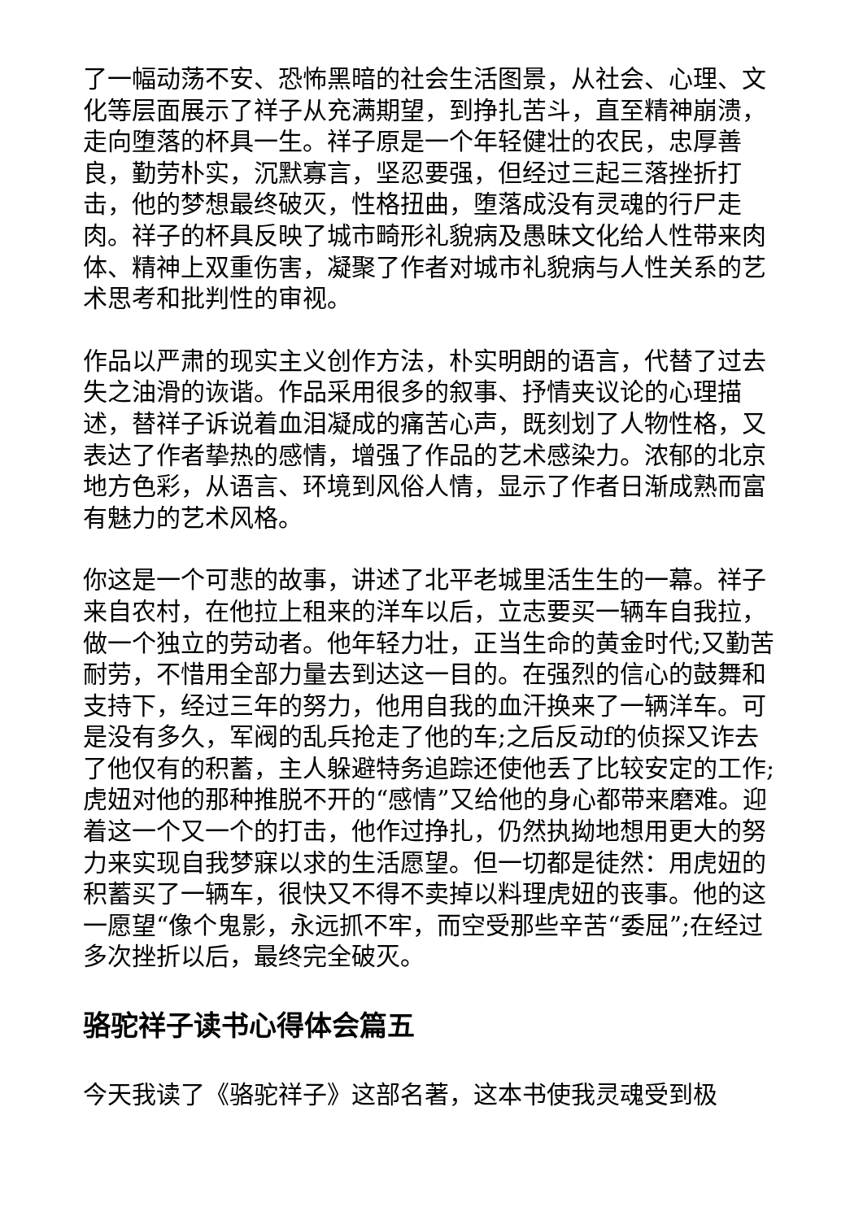了一幅动荡不安、恐怖黑暗的社会生活图景，从社会、心理、文化等层面展示了祥子从充满期望，到挣扎苦斗，直至精神崩溃，走向堕落的杯具一生。祥子原是一个年轻健壮的农民，忠厚善良，勤劳朴实，沉默寡言，坚忍要强，但经过三起三落挫折打击，他的梦想最终破灭，性格扭曲，堕落成没有灵魂的行尸走肉。祥子的杯具反映了城市畸形礼貌病及愚昧文化给人性带来肉体、精神上双重伤害，凝聚了作者对城市礼貌病与人性关系的艺术思考和批判性的审视。
作品以严肃的现实主义创作方法，朴实明朗的语言，代替了过去失之油滑的诙谐。作品采用很多的叙事、抒情夹议论的心理描述，替祥子诉说着血泪凝成的痛苦心声，既刻划了人物性格，又表达了作者挚热的感情，增强了作品的艺术感染力。浓郁的北京地方色彩，从语言、环境到风俗人情，显示了作者日渐成熟而富有魅力的艺术风格。
你这是一个可悲的故事，讲述了北平老城里活生生的一幕。祥子来自农村，在他拉上租来的洋车以后，立志要买一辆车自我拉，做一个独立的劳动者。他年轻力壮，正当生命的黄金时代;又勤苦耐劳，不惜用全部力量去到达这一目的。在强烈的信心的鼓舞和支持下，经过三年的努力，他用自我的血汗换来了一辆洋车。可是没有多久，军阀的乱兵抢走了他的车;之后反动f的侦探又诈去了他仅有的积蓄，主人躲避特务追踪还使他丢了比较安定的工作;虎妞对他的那种推脱不开的“感情”又给他的身心都带来磨难。迎着这一个又一个的打击，他作过挣扎，仍然执拗地想用更大的努力来实现自我梦寐以求的生活愿望。但一切都是徒然：用虎妞的积蓄买了一辆车，很快又不得不卖掉以料理虎妞的丧事。他的这一愿望“像个鬼影，永远抓不牢，而空受那些辛苦“委屈”;在经过多次挫折以后，最终完全破灭。
骆驼祥子读书心得体会篇五
今天我读了《骆驼祥子》这部名著，这本书使我灵魂受到极